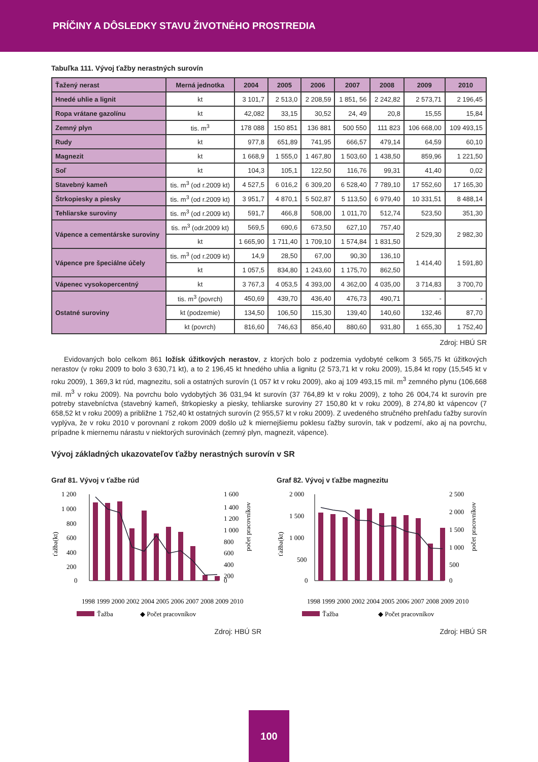PRÍČINY A DÔSLEDKY STAVU ŽIVOTNÉHO PROSTREDIA
Tabuľka 111. Vývoj ťažby nerastných surovín
| Ťažený nerast | Merná jednotka | 2004 | 2005 | 2006 | 2007 | 2008 | 2009 | 2010 |
| --- | --- | --- | --- | --- | --- | --- | --- | --- |
| Hnedé uhlie a lignit | kt | 3 101,7 | 2 513,0 | 2 208,59 | 1 851, 56 | 2 242,82 | 2 573,71 | 2 196,45 |
| Ropa vrátane gazolínu | kt | 42,082 | 33,15 | 30,52 | 24, 49 | 20,8 | 15,55 | 15,84 |
| Zemný plyn | tis. m<sup>3</sup> | 178 088 | 150 851 | 136 881 | 500 550 | 111 823 | 106 668,00 | 109 493,15 |
| Rudy | kt | 977,8 | 651,89 | 741,95 | 666,57 | 479,14 | 64,59 | 60,10 |
| Magnezit | kt | 1 668,9 | 1 555,0 | 1 467,80 | 1 503,60 | 1 438,50 | 859,96 | 1 221,50 |
| Soľ | kt | 104,3 | 105,1 | 122,50 | 116,76 | 99,31 | 41,40 | 0,02 |
| Stavebný kameň | tis. m<sup>3</sup> (od r.2009 kt) | 4 527,5 | 6 016,2 | 6 309,20 | 6 528,40 | 7 789,10 | 17 552,60 | 17 165,30 |
| Štrkopiesky a piesky | tis. m<sup>3</sup> (od r.2009 kt) | 3 951,7 | 4 870,1 | 5 502,87 | 5 113,50 | 6 979,40 | 10 331,51 | 8 488,14 |
| Tehliarske suroviny | tis. m<sup>3</sup> (od r.2009 kt) | 591,7 | 466,8 | 508,00 | 1 011,70 | 512,74 | 523,50 | 351,30 |
| Vápence a cementárske suroviny | tis. m<sup>3</sup> (odr.2009 kt) | 569,5 | 690,6 | 673,50 | 627,10 | 757,40 | 2 529,30 | 2 982,30 |
| | kt | 1 665,90 | 1 711,40 | 1 709,10 | 1 574,84 | 1 831,50 | | |
| Vápence pre špeciálne účely | tis. m<sup>3</sup> (od r.2009 kt) | 14,9 | 28,50 | 67,00 | 90,30 | 136,10 | 1 414,40 | 1 591,80 |
| | kt | 1 057,5 | 834,80 | 1 243,60 | 1 175,70 | 862,50 | | |
| Vápenec vysokopercentný | kt | 3 767,3 | 4 053,5 | 4 393,00 | 4 362,00 | 4 035,00 | 3 714,83 | 3 700,70 |
| Ostatné suroviny | tis. m<sup>3</sup> (povrch) | 450,69 | 439,70 | 436,40 | 476,73 | 490,71 | - | - |
| | kt (podzemie) | 134,50 | 106,50 | 115,30 | 139,40 | 140,60 | 132,46 | 87,70 |
| | kt (povrch) | 816,60 | 746,63 | 856,40 | 880,60 | 931,80 | 1 655,30 | 1 752,40 |
Zdroj: HBÚ SR
Evidovaných bolo celkom 861 ložísk úžitkových nerastov, z ktorých bolo z podzemia vydobyté celkom 3 565,75 kt úžitkových nerastov (v roku 2009 to bolo 3 630,71 kt), a to 2 196,45 kt hnedého uhlia a lignitu (2 573,71 kt v roku 2009), 15,84 kt ropy (15,545 kt v roku 2009), 1 369,3 kt rúd, magnezitu, soli a ostatných surovín (1 057 kt v roku 2009), ako aj 109 493,15 mil. m<sup>3</sup> zemného plynu (106,668 mil. m<sup>3</sup> v roku 2009). Na povrchu bolo vydobytých 36 031,94 kt surovín (37 764,89 kt v roku 2009), z toho 26 004,74 kt surovín pre potreby stavebníctva (stavebný kameň, štrkopiesky a piesky, tehliarske suroviny 27 150,80 kt v roku 2009), 8 274,80 kt vápencov (7 658,52 kt v roku 2009) a približne 1 752,40 kt ostatných surovín (2 955,57 kt v roku 2009). Z uvedeného stručného prehľadu ťažby surovín vyplýva, že v roku 2010 v porovnaní z rokom 2009 došlo už k miernejšiemu poklesu ťažby surovín, tak v podzemí, ako aj na povrchu, prípadne k miernemu nárastu v niektorých surovinách (zemný plyn, magnezit, vápence).
Vývoj základných ukazovateľov ťažby nerastných surovín v SR
Graf 81. Vývoj v ťažbe rúd
ťažba(kt)
1 200
1 000
800
600
400
200
0
1 600
1 400
1 200
1 000
800
600
400
200
0
počet pracovníkov
1998 1999 2000 2002 2004 2005 2006 2007 2008 2009 2010
Ťažba
◆ Počet pracovníkov
Zdroj: HBÚ SR
Graf 82. Vývoj v ťažbe magnezitu
ťažba(kt)
2 000
1 500
1 000
500
0
2 500
2 000
1 500
1 000
500
0
počet pracovníkov
1998 1999 2000 2002 2004 2005 2006 2007 2008 2009 2010
Ťažba
◆ Počet pracovníkov
Zdroj: HBÚ SR
100